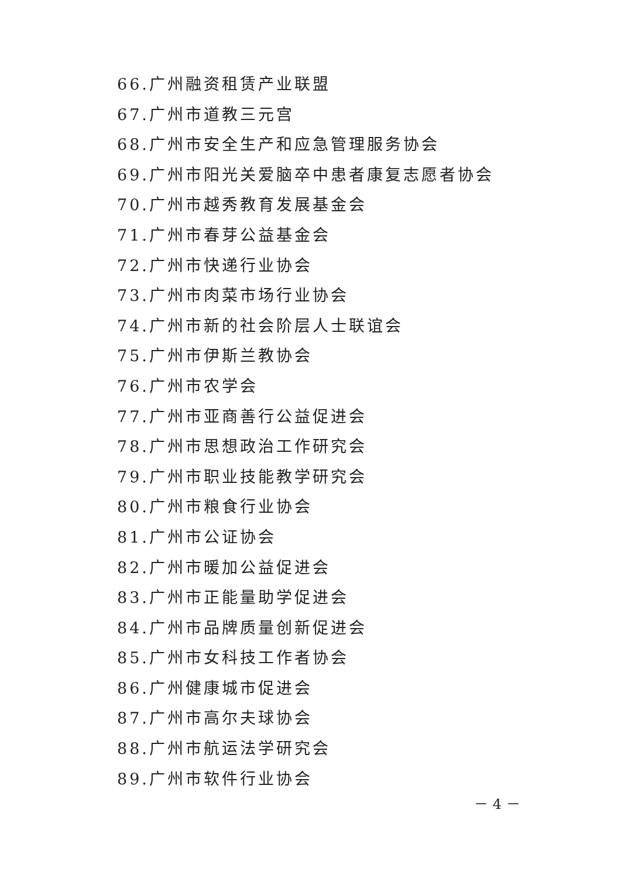66.广州融资租赁产业联盟
67.广州市道教三元宫
68.广州市安全生产和应急管理服务协会
69.广州市阳光关爱脑卒中患者康复志愿者协会
70.广州市越秀教育发展基金会
71.广州市春芽公益基金会
72.广州市快递行业协会
73.广州市肉菜市场行业协会
74.广州市新的社会阶层人士联谊会
75.广州市伊斯兰教协会
76.广州市农学会
77.广州市亚商善行公益促进会
78.广州市思想政治工作研究会
79.广州市职业技能教学研究会
80.广州市粮食行业协会
81.广州市公证协会
82.广州市暖加公益促进会
83.广州市正能量助学促进会
84.广州市品牌质量创新促进会
85.广州市女科技工作者协会
86.广州健康城市促进会
87.广州市高尔夫球协会
88.广州市航运法学研究会
89.广州市软件行业协会
－ 4 －